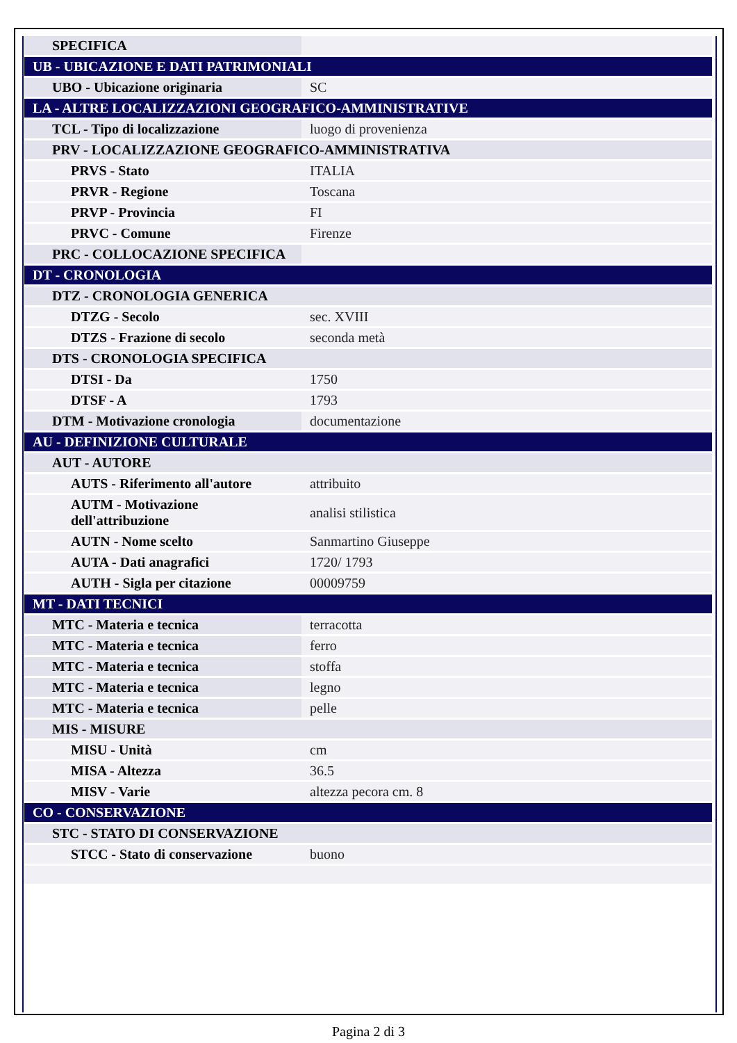| SPECIFICA | |
| UB - UBICAZIONE E DATI PATRIMONIALI | |
| UBO - Ubicazione originaria | SC |
| LA - ALTRE LOCALIZZAZIONI GEOGRAFICO-AMMINISTRATIVE | |
| TCL - Tipo di localizzazione | luogo di provenienza |
| PRV - LOCALIZZAZIONE GEOGRAFICO-AMMINISTRATIVA | |
| PRVS - Stato | ITALIA |
| PRVR - Regione | Toscana |
| PRVP - Provincia | FI |
| PRVC - Comune | Firenze |
| PRC - COLLOCAZIONE SPECIFICA | |
| DT - CRONOLOGIA | |
| DTZ - CRONOLOGIA GENERICA | |
| DTZG - Secolo | sec. XVIII |
| DTZS - Frazione di secolo | seconda metà |
| DTS - CRONOLOGIA SPECIFICA | |
| DTSI - Da | 1750 |
| DTSF - A | 1793 |
| DTM - Motivazione cronologia | documentazione |
| AU - DEFINIZIONE CULTURALE | |
| AUT - AUTORE | |
| AUTS - Riferimento all'autore | attribuito |
| AUTM - Motivazione dell'attribuzione | analisi stilistica |
| AUTN - Nome scelto | Sanmartino Giuseppe |
| AUTA - Dati anagrafici | 1720/ 1793 |
| AUTH - Sigla per citazione | 00009759 |
| MT - DATI TECNICI | |
| MTC - Materia e tecnica | terracotta |
| MTC - Materia e tecnica | ferro |
| MTC - Materia e tecnica | stoffa |
| MTC - Materia e tecnica | legno |
| MTC - Materia e tecnica | pelle |
| MIS - MISURE | |
| MISU - Unità | cm |
| MISA - Altezza | 36.5 |
| MISV - Varie | altezza pecora cm. 8 |
| CO - CONSERVAZIONE | |
| STC - STATO DI CONSERVAZIONE | |
| STCC - Stato di conservazione | buono |
Pagina 2 di 3